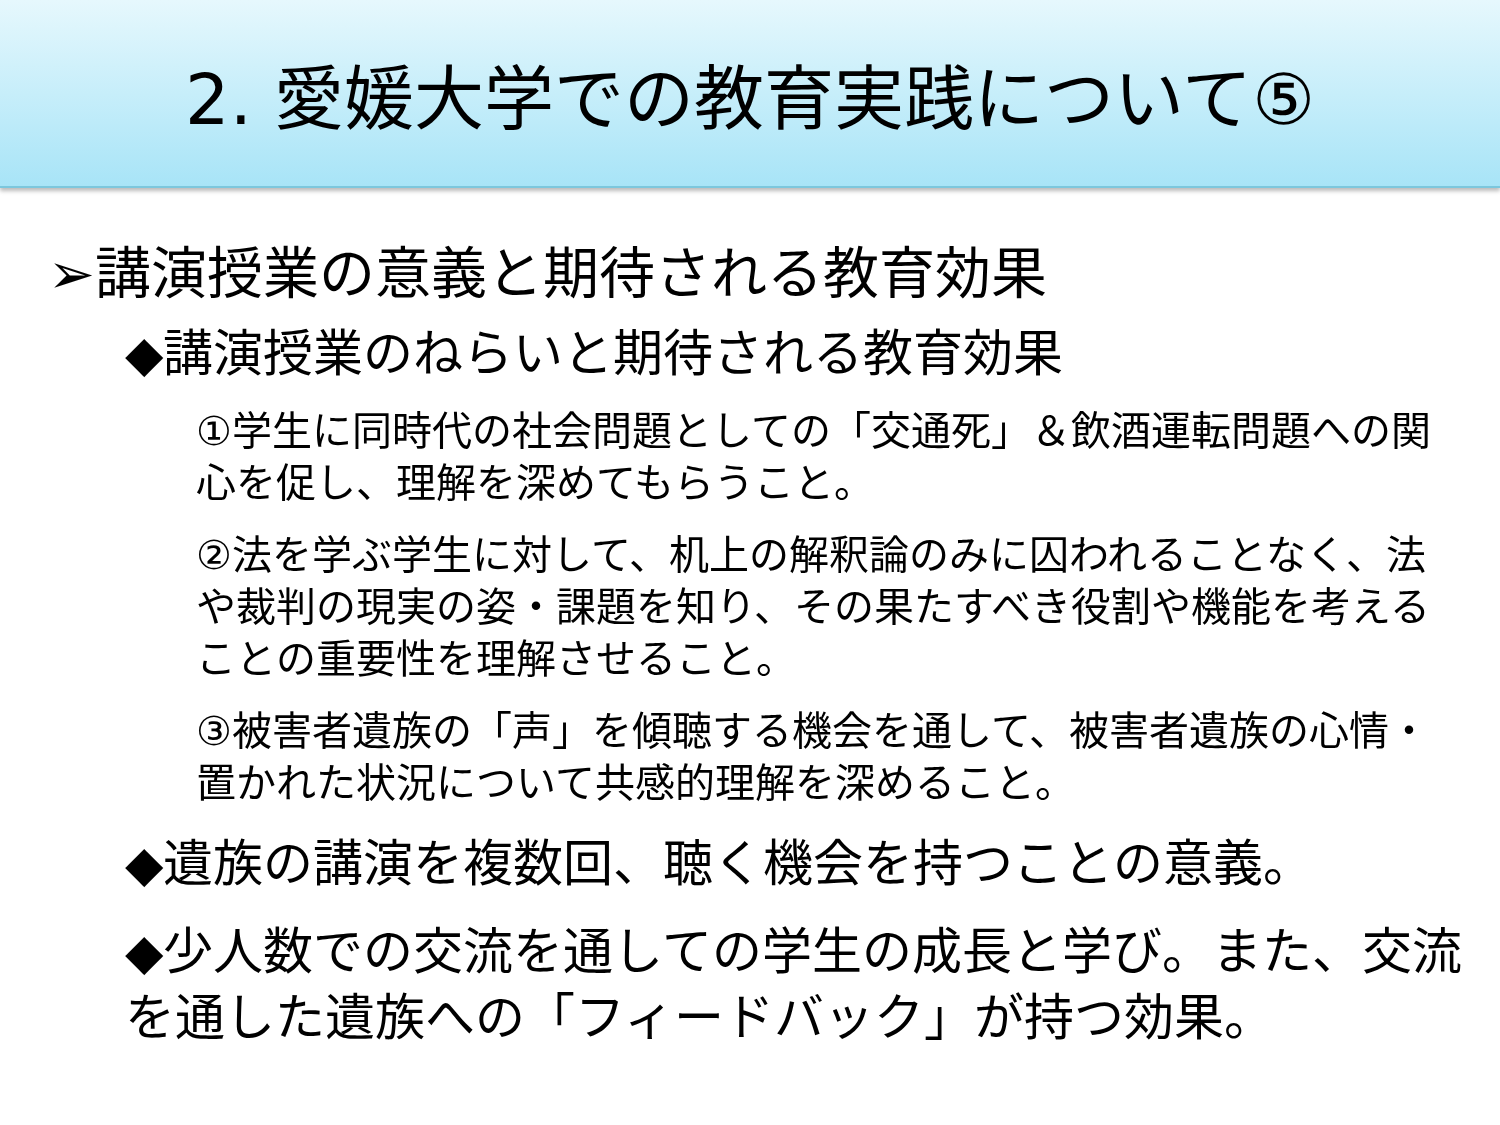2. 愛媛大学での教育実践について⑤
➢講演授業の意義と期待される教育効果
◆講演授業のねらいと期待される教育効果
①学生に同時代の社会問題としての「交通死」＆飲酒運転問題への関心を促し、理解を深めてもらうこと。
②法を学ぶ学生に対して、机上の解釈論のみに囚われることなく、法や裁判の現実の姿・課題を知り、その果たすべき役割や機能を考えることの重要性を理解させること。
③被害者遺族の「声」を傾聴する機会を通して、被害者遺族の心情・置かれた状況について共感的理解を深めること。
◆遺族の講演を複数回、聴く機会を持つことの意義。
◆少人数での交流を通しての学生の成長と学び。また、交流を通した遺族への「フィードバック」が持つ効果。